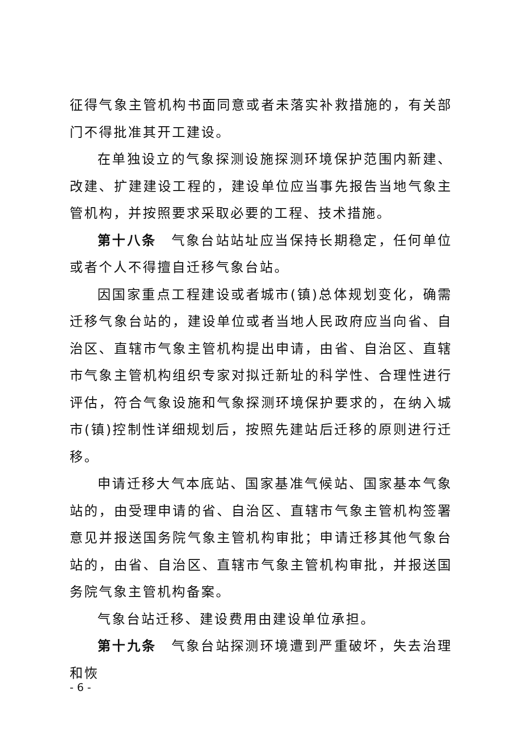征得气象主管机构书面同意或者未落实补救措施的，有关部门不得批准其开工建设。
在单独设立的气象探测设施探测环境保护范围内新建、改建、扩建建设工程的，建设单位应当事先报告当地气象主管机构，并按照要求采取必要的工程、技术措施。
第十八条　气象台站站址应当保持长期稳定，任何单位或者个人不得擅自迁移气象台站。
因国家重点工程建设或者城市(镇)总体规划变化，确需迁移气象台站的，建设单位或者当地人民政府应当向省、自治区、直辖市气象主管机构提出申请，由省、自治区、直辖市气象主管机构组织专家对拟迁新址的科学性、合理性进行评估，符合气象设施和气象探测环境保护要求的，在纳入城市(镇)控制性详细规划后，按照先建站后迁移的原则进行迁移。
申请迁移大气本底站、国家基准气候站、国家基本气象站的，由受理申请的省、自治区、直辖市气象主管机构签署意见并报送国务院气象主管机构审批；申请迁移其他气象台站的，由省、自治区、直辖市气象主管机构审批，并报送国务院气象主管机构备案。
气象台站迁移、建设费用由建设单位承担。
第十九条　气象台站探测环境遭到严重破坏，失去治理和恢
- 6 -